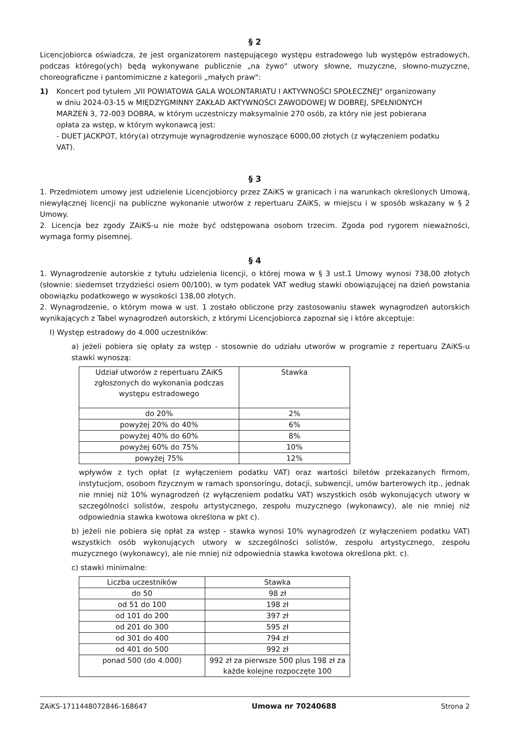§ 2
Licencjobiorca oświadcza, że jest organizatorem następującego występu estradowego lub występów estradowych, podczas którego(ych) będą wykonywane publicznie „na żywo" utwory słowne, muzyczne, słowno-muzyczne, choreograficzne i pantomimiczne z kategorii „małych praw":
1) Koncert pod tytułem „VII POWIATOWA GALA WOLONTARIATU I AKTYWNOŚCI SPOŁECZNEJ" organizowany w dniu 2024-03-15 w MIĘDZYGMINNY ZAKŁAD AKTYWNOŚCI ZAWODOWEJ W DOBREJ, SPEŁNIONYCH MARZEŃ 3, 72-003 DOBRA, w którym uczestniczy maksymalnie 270 osób, za który nie jest pobierana opłata za wstęp, w którym wykonawcą jest:
- DUET JACKPOT, który(a) otrzymuje wynagrodzenie wynoszące 6000,00 złotych (z wyłączeniem podatku VAT).
§ 3
1. Przedmiotem umowy jest udzielenie Licencjobiorcy przez ZAiKS w granicach i na warunkach określonych Umową, niewyłącznej licencji na publiczne wykonanie utworów z repertuaru ZAiKS, w miejscu i w sposób wskazany w § 2 Umowy.
2. Licencja bez zgody ZAiKS-u nie może być odstępowana osobom trzecim. Zgoda pod rygorem nieważności, wymaga formy pisemnej.
§ 4
1. Wynagrodzenie autorskie z tytułu udzielenia licencji, o której mowa w § 3 ust.1 Umowy wynosi 738,00 złotych (słownie: siedemset trzydzieści osiem 00/100), w tym podatek VAT według stawki obowiązującej na dzień powstania obowiązku podatkowego w wysokości 138,00 złotych.
2. Wynagrodzenie, o którym mowa w ust. 1 zostało obliczone przy zastosowaniu stawek wynagrodzeń autorskich wynikających z Tabel wynagrodzeń autorskich, z którymi Licencjobiorca zapoznał się i które akceptuje:
I) Występ estradowy do 4.000 uczestników:
a) jeżeli pobiera się opłaty za wstęp - stosownie do udziału utworów w programie z repertuaru ZAiKS-u stawki wynoszą:
| Udział utworów z repertuaru ZAiKS zgłoszonych do wykonania podczas występu estradowego | Stawka |
| --- | --- |
| do 20% | 2% |
| powyżej 20% do 40% | 6% |
| powyżej 40% do 60% | 8% |
| powyżej 60% do 75% | 10% |
| powyżej 75% | 12% |
wpływów z tych opłat (z wyłączeniem podatku VAT) oraz wartości biletów przekazanych firmom, instytucjom, osobom fizycznym w ramach sponsoringu, dotacji, subwencji, umów barterowych itp., jednak nie mniej niż 10% wynagrodzeń (z wyłączeniem podatku VAT) wszystkich osób wykonujących utwory w szczególności solistów, zespołu artystycznego, zespołu muzycznego (wykonawcy), ale nie mniej niż odpowiednia stawka kwotowa określona w pkt c).
b) jeżeli nie pobiera się opłat za wstęp - stawka wynosi 10% wynagrodzeń (z wyłączeniem podatku VAT) wszystkich osób wykonujących utwory w szczególności solistów, zespołu artystycznego, zespołu muzycznego (wykonawcy), ale nie mniej niż odpowiednia stawka kwotowa określona pkt. c).
c) stawki minimalne:
| Liczba uczestników | Stawka |
| --- | --- |
| do 50 | 98 zł |
| od 51 do 100 | 198 zł |
| od 101 do 200 | 397 zł |
| od 201 do 300 | 595 zł |
| od 301 do 400 | 794 zł |
| od 401 do 500 | 992 zł |
| ponad 500 (do 4.000) | 992 zł za pierwsze 500 plus 198 zł za każde kolejne rozpoczęte 100 |
ZAiKS-1711448072846-168647 Umowa nr 70240688 Strona 2